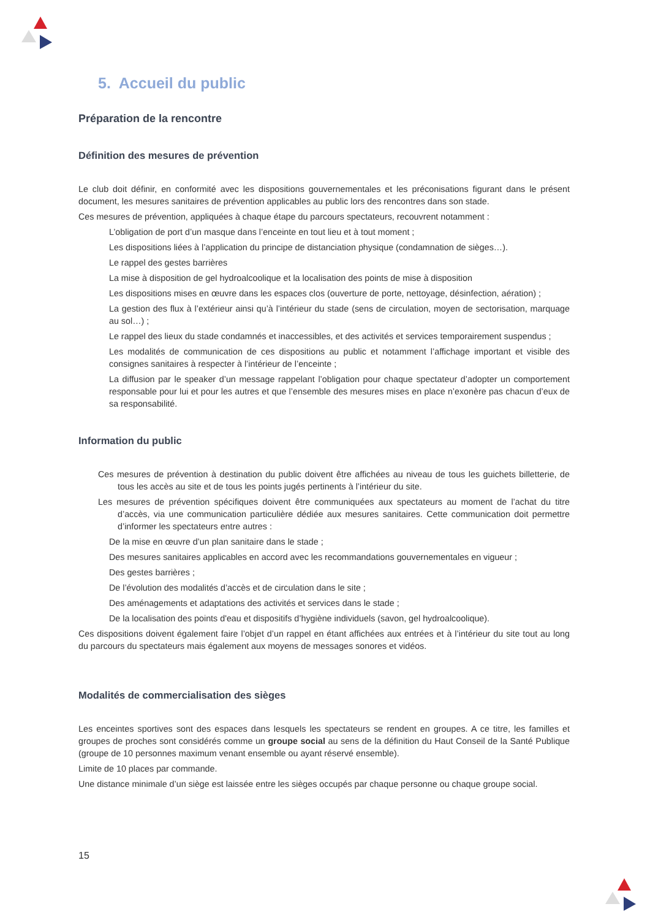5. Accueil du public
Préparation de la rencontre
Définition des mesures de prévention
Le club doit définir, en conformité avec les dispositions gouvernementales et les préconisations figurant dans le présent document, les mesures sanitaires de prévention applicables au public lors des rencontres dans son stade.
Ces mesures de prévention, appliquées à chaque étape du parcours spectateurs, recouvrent notamment :
L’obligation de port d’un masque dans l’enceinte en tout lieu et à tout moment ;
Les dispositions liées à l’application du principe de distanciation physique (condamnation de sièges…).
Le rappel des gestes barrières
La mise à disposition de gel hydroalcoolique et la localisation des points de mise à disposition
Les dispositions mises en œuvre dans les espaces clos (ouverture de porte, nettoyage, désinfection, aération) ;
La gestion des flux à l’extérieur ainsi qu’à l’intérieur du stade (sens de circulation, moyen de sectorisation, marquage au sol…) ;
Le rappel des lieux du stade condamnés et inaccessibles, et des activités et services temporairement suspendus ;
Les modalités de communication de ces dispositions au public et notamment l’affichage important et visible des consignes sanitaires à respecter à l’intérieur de l’enceinte ;
La diffusion par le speaker d’un message rappelant l’obligation pour chaque spectateur d’adopter un comportement responsable pour lui et pour les autres et que l’ensemble des mesures mises en place n’exonère pas chacun d’eux de sa responsabilité.
Information du public
Ces mesures de prévention à destination du public doivent être affichées au niveau de tous les guichets billetterie, de tous les accès au site et de tous les points jugés pertinents à l’intérieur du site.
Les mesures de prévention spécifiques doivent être communiquées aux spectateurs au moment de l’achat du titre d’accès, via une communication particulière dédiée aux mesures sanitaires. Cette communication doit permettre d’informer les spectateurs entre autres :
De la mise en œuvre d’un plan sanitaire dans le stade ;
Des mesures sanitaires applicables en accord avec les recommandations gouvernementales en vigueur ;
Des gestes barrières ;
De l’évolution des modalités d’accès et de circulation dans le site ;
Des aménagements et adaptations des activités et services dans le stade ;
De la localisation des points d'eau et dispositifs d’hygiène individuels (savon, gel hydroalcoolique).
Ces dispositions doivent également faire l’objet d’un rappel en étant affichées aux entrées et à l’intérieur du site tout au long du parcours du spectateurs mais également aux moyens de messages sonores et vidéos.
Modalités de commercialisation des sièges
Les enceintes sportives sont des espaces dans lesquels les spectateurs se rendent en groupes. A ce titre, les familles et groupes de proches sont considérés comme un groupe social au sens de la définition du Haut Conseil de la Santé Publique (groupe de 10 personnes maximum venant ensemble ou ayant réservé ensemble).
Limite de 10 places par commande.
Une distance minimale d’un siège est laissée entre les sièges occupés par chaque personne ou chaque groupe social.
15